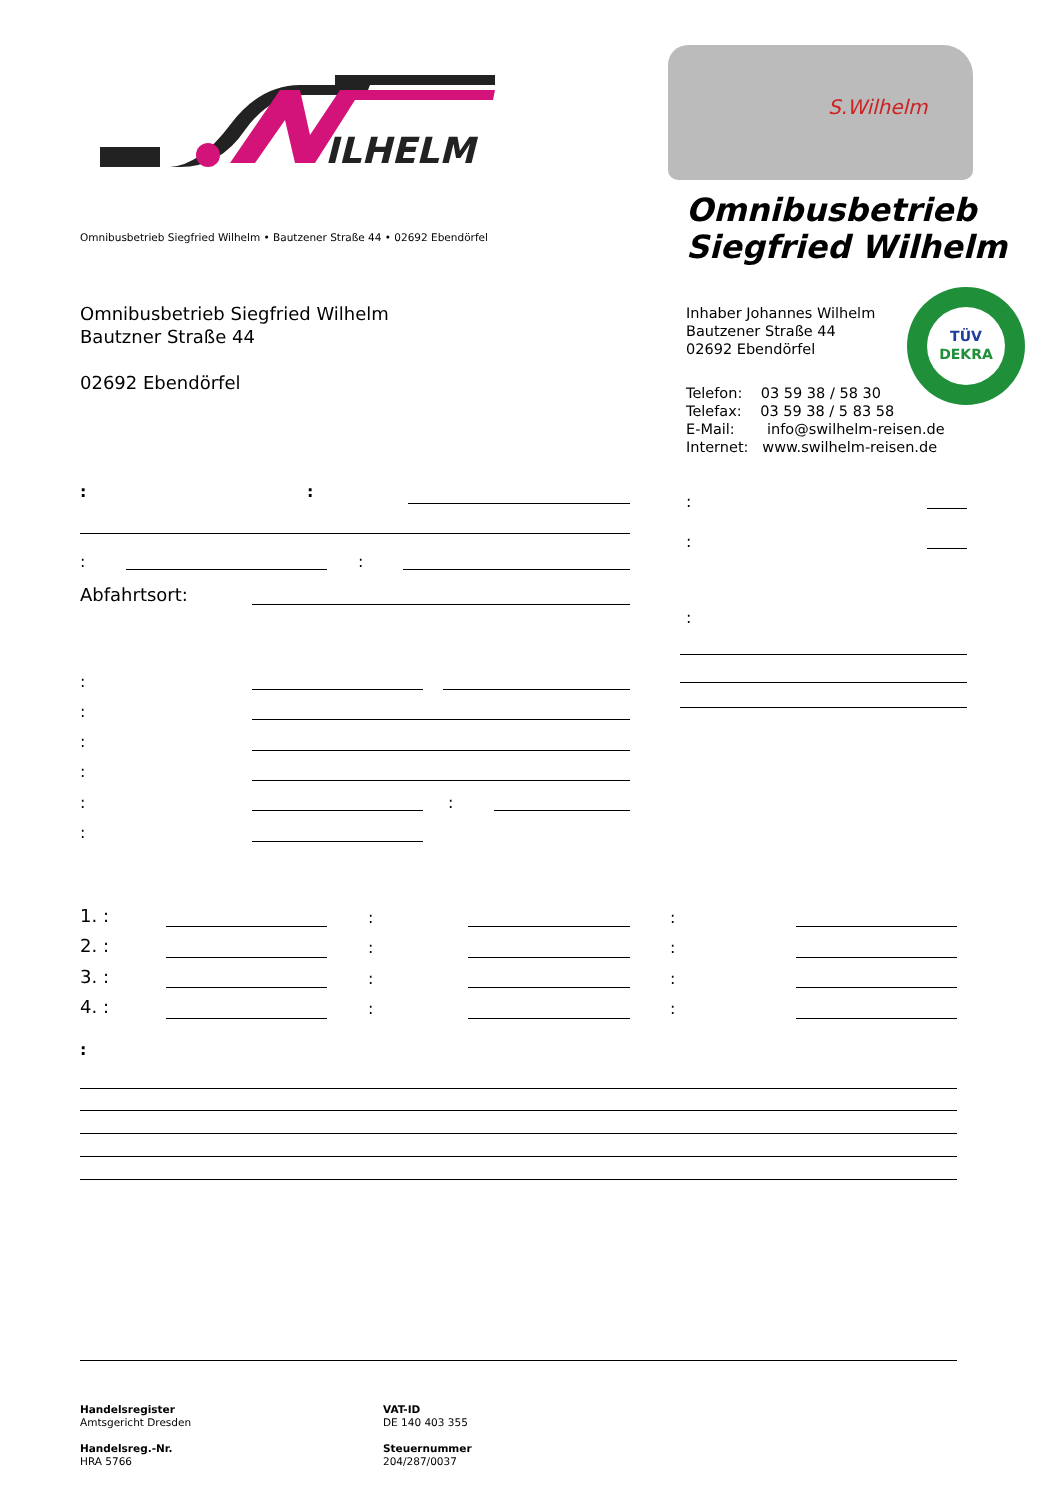ILHELM
S.Wilhelm
Omnibusbetrieb
Siegfried Wilhelm
Omnibusbetrieb Siegfried Wilhelm • Bautzener Straße 44 • 02692 Ebendörfel
Omnibusbetrieb Siegfried Wilhelm
Bautzner Straße 44
02692 Ebendörfel
Inhaber Johannes Wilhelm
Bautzener Straße 44
02692 Ebendörfel
Telefon: 03 59 38 / 58 30
Telefax: 03 59 38 / 5 83 58
E-Mail: info@swilhelm-reisen.de
Internet: www.swilhelm-reisen.de
TÜV
DEKRA
: :
: :
Abfahrtsort:
:
:
:
:
:
:
:
: :
:
1. : : :
2. : : :
3. : : :
4. : : :
:
Handelsregister
Amtsgericht Dresden
Handelsreg.-Nr.
HRA 5766
VAT-ID
DE 140 403 355
Steuernummer
204/287/0037